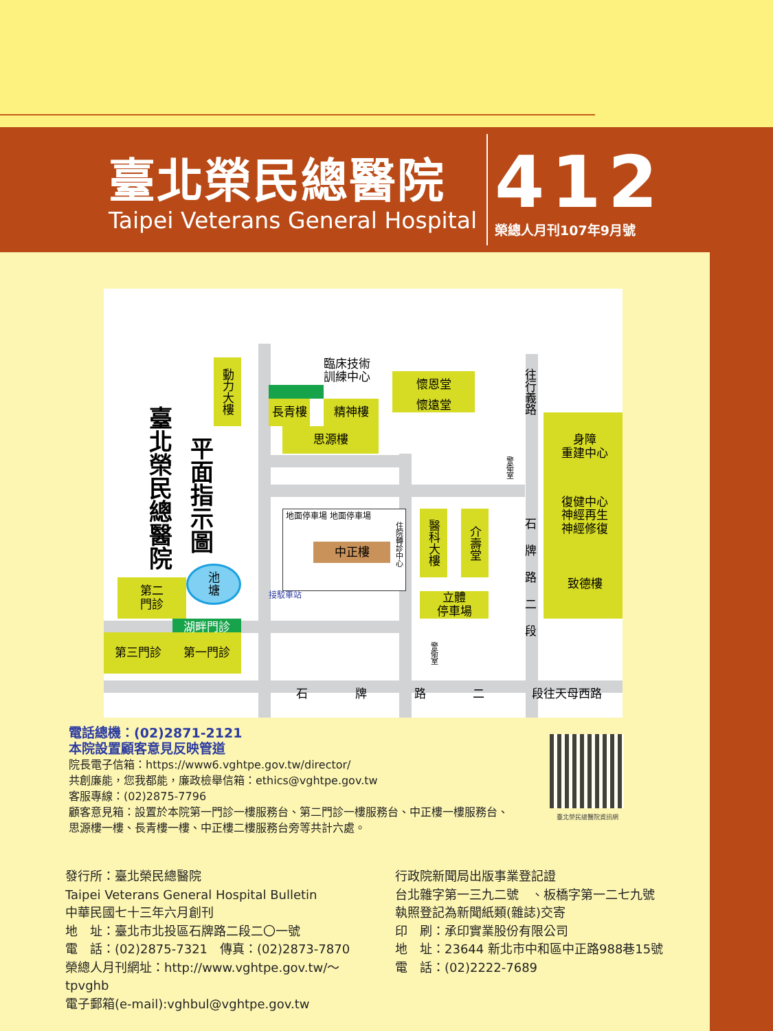臺北榮民總醫院
Taipei Veterans General Hospital
412
榮總人月刊107年9月號
臺北榮民總醫院
平面指示圖
動力大樓
臨床技術
訓練中心
長青樓
精神樓
懷恩堂
懷遠堂
思源樓
往行義路
身障
重建中心
警衛室
復健中心
神經再生
神經修復
石牌路二段
致德樓
地面停車場 地面停車場
中正樓
住院轉診中心
醫科大樓
介壽堂
池
塘
第二
門診
接駁車站
立體
停車場
湖畔門診
第三門診
第一門診
警衛室
石 牌 路 二 段
往天母西路
電話總機：(02)2871-2121
本院設置顧客意見反映管道
院長電子信箱：https://www6.vghtpe.gov.tw/director/
共創廉能，您我都能，廉政檢舉信箱：ethics@vghtpe.gov.tw
客服專線：(02)2875-7796
顧客意見箱：設置於本院第一門診一樓服務台、第二門診一樓服務台、中正樓一樓服務台、
思源樓一樓、長青樓一樓、中正樓二樓服務台旁等共計六處。
臺北榮民總醫院資訊網
發行所：臺北榮民總醫院
Taipei Veterans General Hospital Bulletin
中華民國七十三年六月創刊
地　址：臺北市北投區石牌路二段二〇一號
電　話：(02)2875-7321　傳真：(02)2873-7870
榮總人月刊網址：http://www.vghtpe.gov.tw/～tpvghb
電子郵箱(e-mail):vghbul@vghtpe.gov.tw
行政院新聞局出版事業登記證
台北雜字第一三九二號　、板橋字第一二七九號
執照登記為新聞紙類(雜誌)交寄
印　刷：承印實業股份有限公司
地　址：23644 新北市中和區中正路988巷15號
電　話：(02)2222-7689